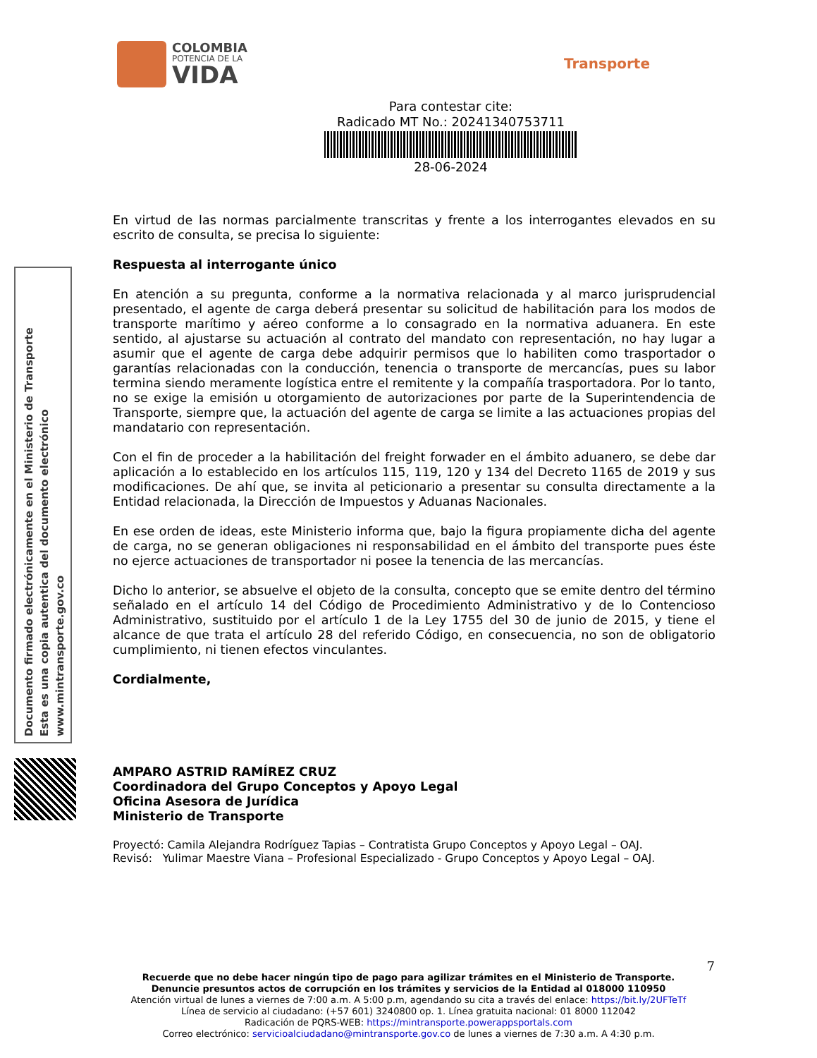COLOMBIA
POTENCIA DE LA
VIDA
Transporte
Para contestar cite:
Radicado MT No.: 20241340753711
28-06-2024
Documento firmado electrónicamente en el Ministerio de Transporte
Esta es una copia autentica del documento electrónico
www.mintransporte.gov.co
En virtud de las normas parcialmente transcritas y frente a los interrogantes elevados en su escrito de consulta, se precisa lo siguiente:
Respuesta al interrogante único
En atención a su pregunta, conforme a la normativa relacionada y al marco jurisprudencial presentado, el agente de carga deberá presentar su solicitud de habilitación para los modos de transporte marítimo y aéreo conforme a lo consagrado en la normativa aduanera. En este sentido, al ajustarse su actuación al contrato del mandato con representación, no hay lugar a asumir que el agente de carga debe adquirir permisos que lo habiliten como trasportador o garantías relacionadas con la conducción, tenencia o transporte de mercancías, pues su labor termina siendo meramente logística entre el remitente y la compañía trasportadora. Por lo tanto, no se exige la emisión u otorgamiento de autorizaciones por parte de la Superintendencia de Transporte, siempre que, la actuación del agente de carga se limite a las actuaciones propias del mandatario con representación.
Con el fin de proceder a la habilitación del freight forwader en el ámbito aduanero, se debe dar aplicación a lo establecido en los artículos 115, 119, 120 y 134 del Decreto 1165 de 2019 y sus modificaciones. De ahí que, se invita al peticionario a presentar su consulta directamente a la Entidad relacionada, la Dirección de Impuestos y Aduanas Nacionales.
En ese orden de ideas, este Ministerio informa que, bajo la figura propiamente dicha del agente de carga, no se generan obligaciones ni responsabilidad en el ámbito del transporte pues éste no ejerce actuaciones de transportador ni posee la tenencia de las mercancías.
Dicho lo anterior, se absuelve el objeto de la consulta, concepto que se emite dentro del término señalado en el artículo 14 del Código de Procedimiento Administrativo y de lo Contencioso Administrativo, sustituido por el artículo 1 de la Ley 1755 del 30 de junio de 2015, y tiene el alcance de que trata el artículo 28 del referido Código, en consecuencia, no son de obligatorio cumplimiento, ni tienen efectos vinculantes.
Cordialmente,
AMPARO ASTRID RAMÍREZ CRUZ
Coordinadora del Grupo Conceptos y Apoyo Legal
Oficina Asesora de Jurídica
Ministerio de Transporte
Proyectó: Camila Alejandra Rodríguez Tapias – Contratista Grupo Conceptos y Apoyo Legal – OAJ.
Revisó: Yulimar Maestre Viana – Profesional Especializado - Grupo Conceptos y Apoyo Legal – OAJ.
7
Recuerde que no debe hacer ningún tipo de pago para agilizar trámites en el Ministerio de Transporte.
Denuncie presuntos actos de corrupción en los trámites y servicios de la Entidad al 018000 110950
Atención virtual de lunes a viernes de 7:00 a.m. A 5:00 p.m, agendando su cita a través del enlace: https://bit.ly/2UFTeTf
Línea de servicio al ciudadano: (+57 601) 3240800 op. 1. Línea gratuita nacional: 01 8000 112042
Radicación de PQRS-WEB: https://mintransporte.powerappsportals.com
Correo electrónico: servicioalciudadano@mintransporte.gov.co de lunes a viernes de 7:30 a.m. A 4:30 p.m.